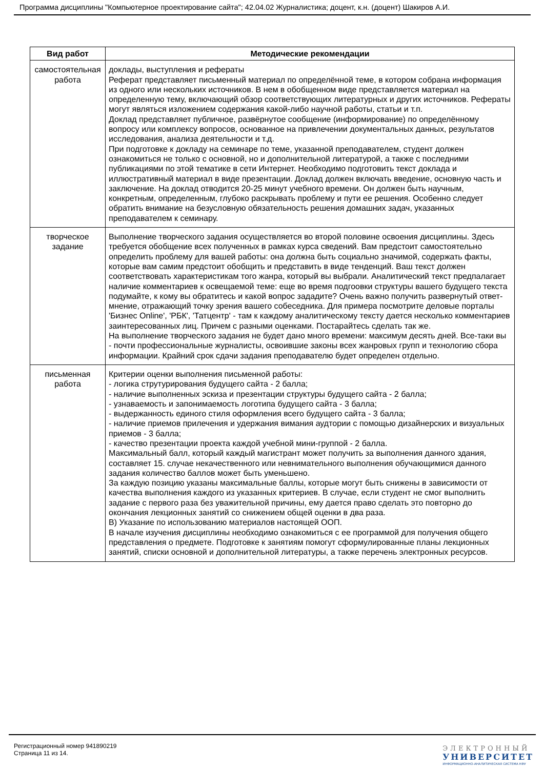Программа дисциплины "Компьютерное проектирование сайта"; 42.04.02 Журналистика; доцент, к.н. (доцент) Шакиров А.И.
| Вид работ | Методические рекомендации |
| --- | --- |
| самостоятельная работа | доклады, выступления и рефераты Реферат представляет письменный материал по определённой теме, в котором собрана информация из одного или нескольких источников. В нем в обобщенном виде представляется материал на определенную тему, включающий обзор соответствующих литературных и других источников. Рефераты могут являться изложением содержания какой-либо научной работы, статьи и т.п. Доклад представляет публичное, развёрнутое сообщение (информирование) по определённому вопросу или комплексу вопросов, основанное на привлечении документальных данных, результатов исследования, анализа деятельности и т.д. При подготовке к докладу на семинаре по теме, указанной преподавателем, студент должен ознакомиться не только с основной, но и дополнительной литературой, а также с последними публикациями по этой тематике в сети Интернет. Необходимо подготовить текст доклада и иллюстративный материал в виде презентации. Доклад должен включать введение, основную часть и заключение. На доклад отводится 20-25 минут учебного времени. Он должен быть научным, конкретным, определенным, глубоко раскрывать проблему и пути ее решения. Особенно следует обратить внимание на безусловную обязательность решения домашних задач, указанных преподавателем к семинару. |
| творческое задание | Выполнение творческого задания осуществляется во второй половине освоения дисциплины. Здесь требуется обобщение всех полученных в рамках курса сведений. Вам предстоит самостоятельно определить проблему для вашей работы: она должна быть социально значимой, содержать факты, которые вам самим предстоит обобщить и представить в виде тенденций. Ваш текст должен соответствовать характеристикам того жанра, который вы выбрали. Аналитический текст предпалагает наличие комментариев к освещаемой теме: еще во время подгоовки структуры вашего будущего текста подумайте, к кому вы обратитесь и какой вопрос зададите? Очень важно получить развернутый ответ-мнение, отражающий точку зрения вашего собеседника. Для примера посмотрите деловые порталы 'Бизнес Online', 'РБК', 'Татцентр' - там к каждому аналитическому тексту дается несколько комментариев заинтересованных лиц. Причем с разными оценками. Постарайтесь сделать так же. На выполнение творческого задания не будет дано много времени: максимум десять дней. Все-таки вы - почти профессиональные журналисты, освоившие законы всех жанровых групп и технологию сбора информации. Крайний срок сдачи задания преподавателю будет определен отдельно. |
| письменная работа | Критерии оценки выполнения письменной работы: - логика струтурирования будущего сайта - 2 балла; - наличие выполненных эскиза и презентации структуры будущего сайта - 2 балла; - узнаваемость и запонимаемость логотипа будущего сайта - 3 балла; - выдержанность единого стиля оформления всего будущего сайта - 3 балла; - наличие приемов прилечения и удержания вимания аудтории с помощью дизайнерских и визуальных приемов - 3 балла; - качество презентации проекта каждой учебной мини-группой - 2 балла. Максимальный балл, который каждый магистрант может получить за выполнения данного здания, составляет 15. случае некачественного или невнимательного выполнения обучающимися данного задания количество баллов может быть уменьшено. За каждую позицию указаны максимальные баллы, которые могут быть снижены в зависимости от качества выполнения каждого из указанных критериев. В случае, если студент не смог выполнить задание с первого раза без уважительной причины, ему дается право сделать это повторно до окончания лекционных занятий со снижением общей оценки в два раза. В) Указание по использованию материалов настоящей ООП. В начале изучения дисциплины необходимо ознакомиться с ее программой для получения общего представления о предмете. Подготовке к занятиям помогут сформулированные планы лекционных занятий, списки основной и дополнительной литературы, а также перечень электронных ресурсов. |
Регистрационный номер 941890219
Страница 11 из 14.
ЭЛЕКТРОННЫЙ
УНИВЕРСИТЕТ
ИНФОРМАЦИОННО-АНАЛИТИЧЕСКАЯ СИСТЕМА КФУ